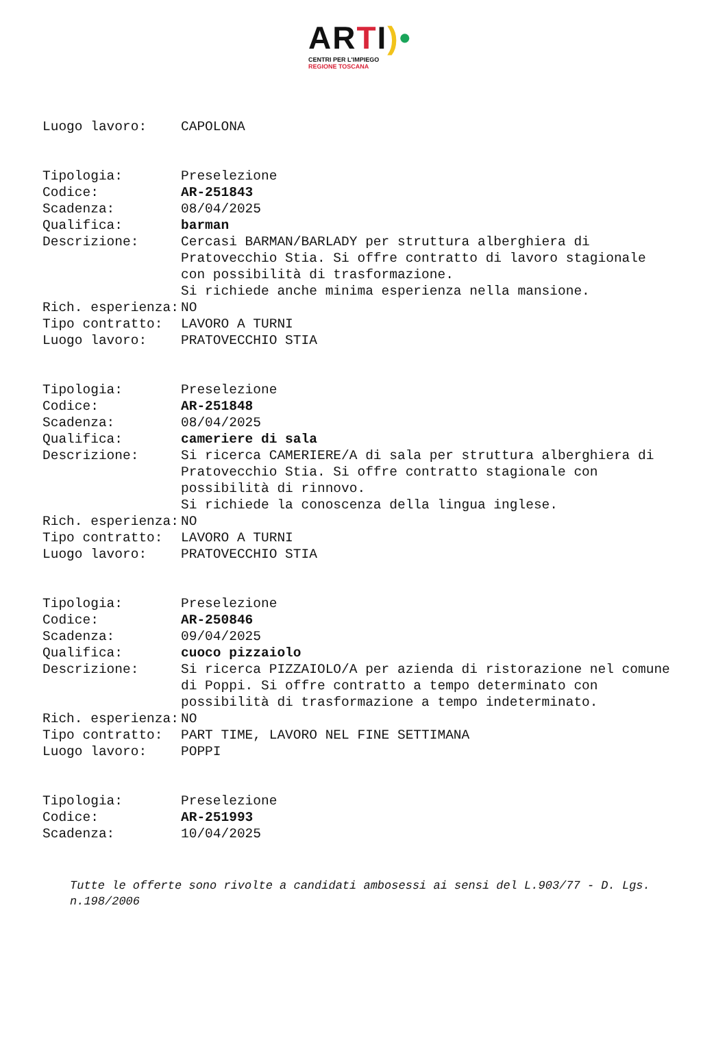ARTI)•
CENTRI PER L'IMPIEGO
REGIONE TOSCANA
Luogo lavoro: CAPOLONA
Tipologia: Preselezione
Codice: AR-251843
Scadenza: 08/04/2025
Qualifica: barman
Descrizione: Cercasi BARMAN/BARLADY per struttura alberghiera di Pratovecchio Stia. Si offre contratto di lavoro stagionale con possibilità di trasformazione.
Si richiede anche minima esperienza nella mansione.
Rich. esperienza: NO
Tipo contratto: LAVORO A TURNI
Luogo lavoro: PRATOVECCHIO STIA
Tipologia: Preselezione
Codice: AR-251848
Scadenza: 08/04/2025
Qualifica: cameriere di sala
Descrizione: Si ricerca CAMERIERE/A di sala per struttura alberghiera di Pratovecchio Stia. Si offre contratto stagionale con possibilità di rinnovo.
Si richiede la conoscenza della lingua inglese.
Rich. esperienza: NO
Tipo contratto: LAVORO A TURNI
Luogo lavoro: PRATOVECCHIO STIA
Tipologia: Preselezione
Codice: AR-250846
Scadenza: 09/04/2025
Qualifica: cuoco pizzaiolo
Descrizione: Si ricerca PIZZAIOLO/A per azienda di ristorazione nel comune di Poppi. Si offre contratto a tempo determinato con possibilità di trasformazione a tempo indeterminato.
Rich. esperienza: NO
Tipo contratto: PART TIME, LAVORO NEL FINE SETTIMANA
Luogo lavoro: POPPI
Tipologia: Preselezione
Codice: AR-251993
Scadenza: 10/04/2025
Tutte le offerte sono rivolte a candidati ambosessi ai sensi del L.903/77 - D. Lgs. n.198/2006